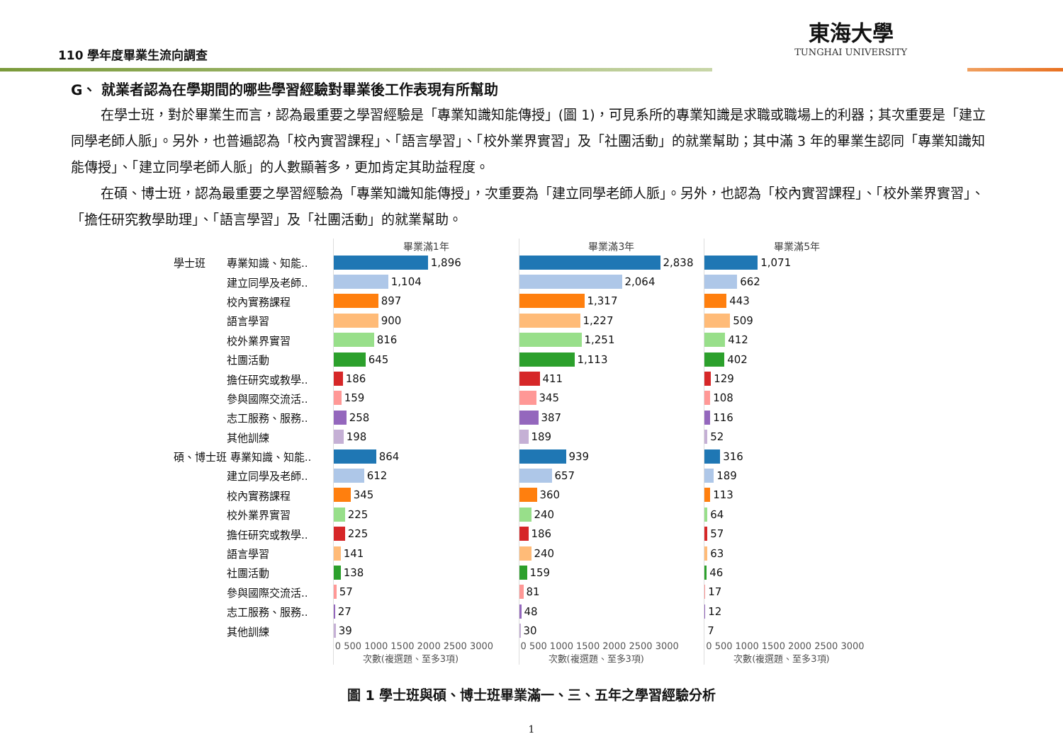110 學年度畢業生流向調查
東海大學
TUNGHAI UNIVERSITY
G、 就業者認為在學期間的哪些學習經驗對畢業後工作表現有所幫助
在學士班，對於畢業生而言，認為最重要之學習經驗是「專業知識知能傳授」(圖 1)，可見系所的專業知識是求職或職場上的利器；其次重要是「建立同學老師人脈」。另外，也普遍認為「校內實習課程」、「語言學習」、「校外業界實習」及「社團活動」的就業幫助；其中滿 3 年的畢業生認同「專業知識知能傳授」、「建立同學老師人脈」的人數顯著多，更加肯定其助益程度。
在碩、博士班，認為最重要之學習經驗為「專業知識知能傳授」，次重要為「建立同學老師人脈」。另外，也認為「校內實習課程」、「校外業界實習」、「擔任研究教學助理」、「語言學習」及「社團活動」的就業幫助。
學士班　　專業知識、知能..
　　　　　建立同學及老師..
　　　　　校內實務課程
　　　　　語言學習
　　　　　校外業界實習
　　　　　社團活動
　　　　　擔任研究或教學..
　　　　　參與國際交流活..
　　　　　志工服務、服務..
　　　　　其他訓練
碩、博士班 專業知識、知能..
　　　　　建立同學及老師..
　　　　　校內實務課程
　　　　　校外業界實習
　　　　　擔任研究或教學..
　　　　　語言學習
　　　　　社團活動
　　　　　參與國際交流活..
　　　　　志工服務、服務..
　　　　　其他訓練
畢業滿1年
1,896
1,104
897
900
816
645
186
159
258
198
864
612
345
225
225
141
138
57
27
39
0 500 1000 1500 2000 2500 3000
　　　次數(複選題、至多3項)
畢業滿3年
2,838
2,064
1,317
1,227
1,251
1,113
411
345
387
189
939
657
360
240
186
240
159
81
48
30
0 500 1000 1500 2000 2500 3000
　　　次數(複選題、至多3項)
畢業滿5年
1,071
662
443
509
412
402
129
108
116
52
316
189
113
64
57
63
46
17
12
7
0 500 1000 1500 2000 2500 3000
　　　次數(複選題、至多3項)
圖 1 學士班與碩、博士班畢業滿一、三、五年之學習經驗分析
1